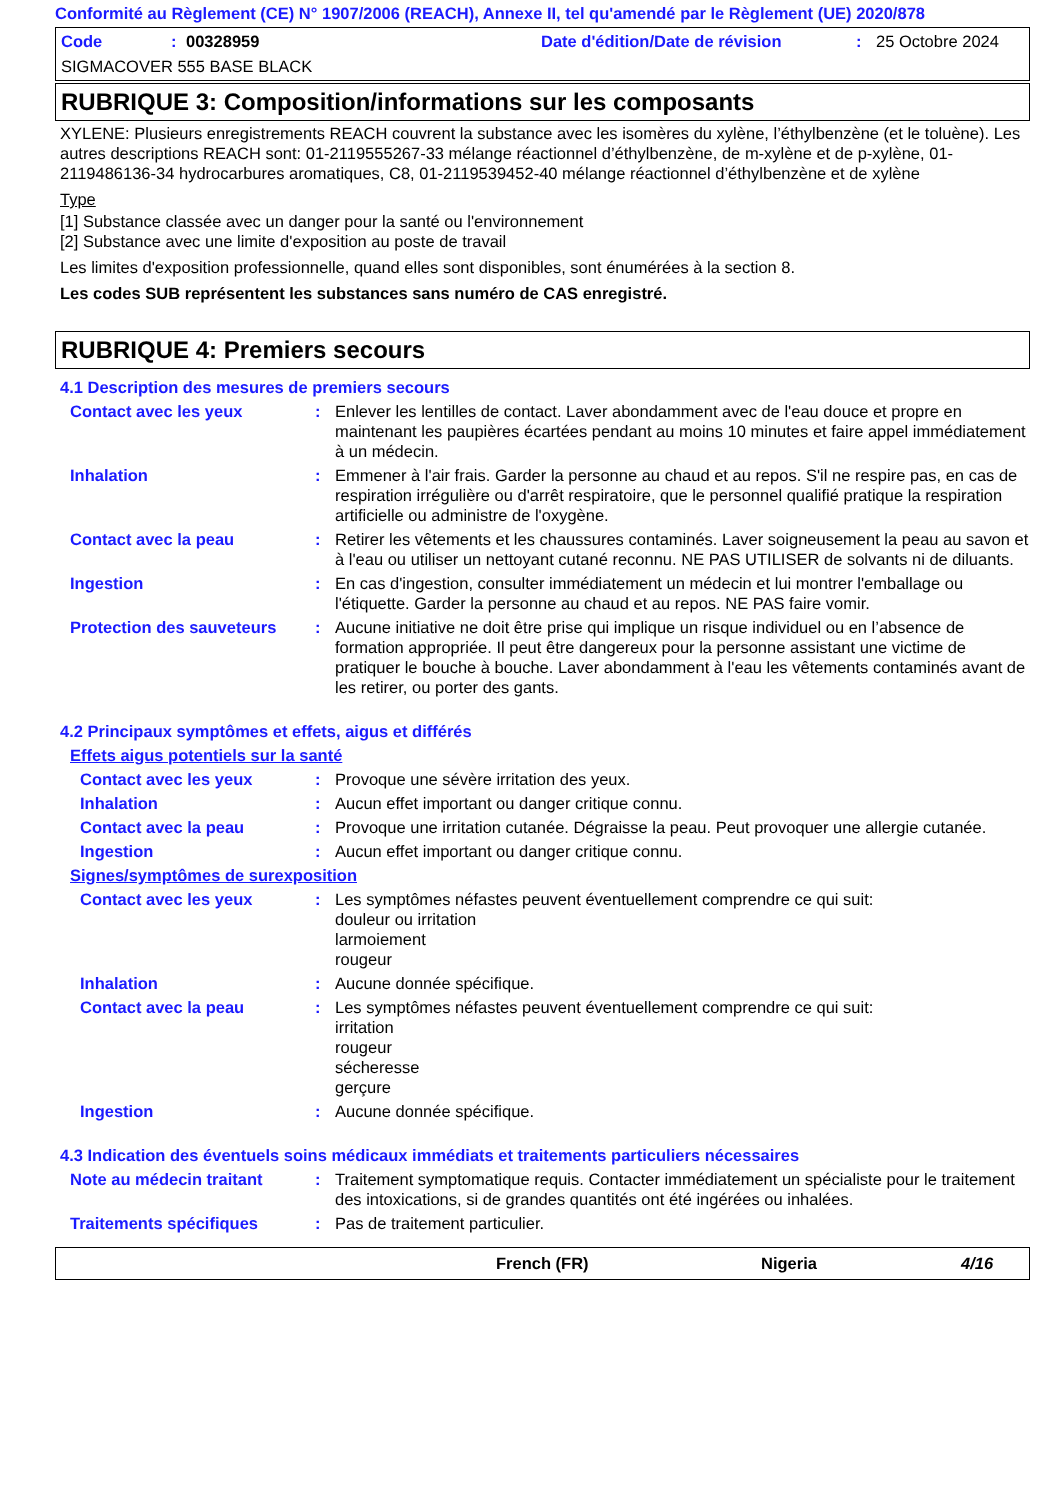Conformité au Règlement (CE) N° 1907/2006 (REACH), Annexe II, tel qu'amendé par le Règlement (UE) 2020/878
Code: 00328959 Date d'édition/Date de révision: 25 Octobre 2024
SIGMACOVER 555 BASE BLACK
RUBRIQUE 3: Composition/informations sur les composants
XYLENE: Plusieurs enregistrements REACH couvrent la substance avec les isomères du xylène, l’éthylbenzène (et le toluène). Les autres descriptions REACH sont: 01-2119555267-33 mélange réactionnel d’éthylbenzène, de m-xylène et de p-xylène, 01-2119486136-34 hydrocarbures aromatiques, C8, 01-2119539452-40 mélange réactionnel d’éthylbenzène et de xylène
Type
[1] Substance classée avec un danger pour la santé ou l'environnement
[2] Substance avec une limite d'exposition au poste de travail
Les limites d'exposition professionnelle, quand elles sont disponibles, sont énumérées à la section 8.
Les codes SUB représentent les substances sans numéro de CAS enregistré.
RUBRIQUE 4: Premiers secours
4.1 Description des mesures de premiers secours
Contact avec les yeux: Enlever les lentilles de contact. Laver abondamment avec de l'eau douce et propre en maintenant les paupières écartées pendant au moins 10 minutes et faire appel immédiatement à un médecin.
Inhalation: Emmener à l'air frais. Garder la personne au chaud et au repos. S'il ne respire pas, en cas de respiration irrégulière ou d'arrêt respiratoire, que le personnel qualifié pratique la respiration artificielle ou administre de l'oxygène.
Contact avec la peau: Retirer les vêtements et les chaussures contaminés. Laver soigneusement la peau au savon et à l'eau ou utiliser un nettoyant cutané reconnu. NE PAS UTILISER de solvants ni de diluants.
Ingestion: En cas d'ingestion, consulter immédiatement un médecin et lui montrer l'emballage ou l'étiquette. Garder la personne au chaud et au repos. NE PAS faire vomir.
Protection des sauveteurs: Aucune initiative ne doit être prise qui implique un risque individuel ou en l’absence de formation appropriée. Il peut être dangereux pour la personne assistant une victime de pratiquer le bouche à bouche. Laver abondamment à l'eau les vêtements contaminés avant de les retirer, ou porter des gants.
4.2 Principaux symptômes et effets, aigus et différés
Effets aigus potentiels sur la santé
Contact avec les yeux: Provoque une sévère irritation des yeux.
Inhalation: Aucun effet important ou danger critique connu.
Contact avec la peau: Provoque une irritation cutanée. Dégraisse la peau. Peut provoquer une allergie cutanée.
Ingestion: Aucun effet important ou danger critique connu.
Signes/symptômes de surexposition
Contact avec les yeux: Les symptômes néfastes peuvent éventuellement comprendre ce qui suit:
douleur ou irritation
larmoiement
rougeur
Inhalation: Aucune donnée spécifique.
Contact avec la peau: Les symptômes néfastes peuvent éventuellement comprendre ce qui suit:
irritation
rougeur
sécheresse
gerçure
Ingestion: Aucune donnée spécifique.
4.3 Indication des éventuels soins médicaux immédiats et traitements particuliers nécessaires
Note au médecin traitant: Traitement symptomatique requis. Contacter immédiatement un spécialiste pour le traitement des intoxications, si de grandes quantités ont été ingérées ou inhalées.
Traitements spécifiques: Pas de traitement particulier.
French (FR) Nigeria 4/16